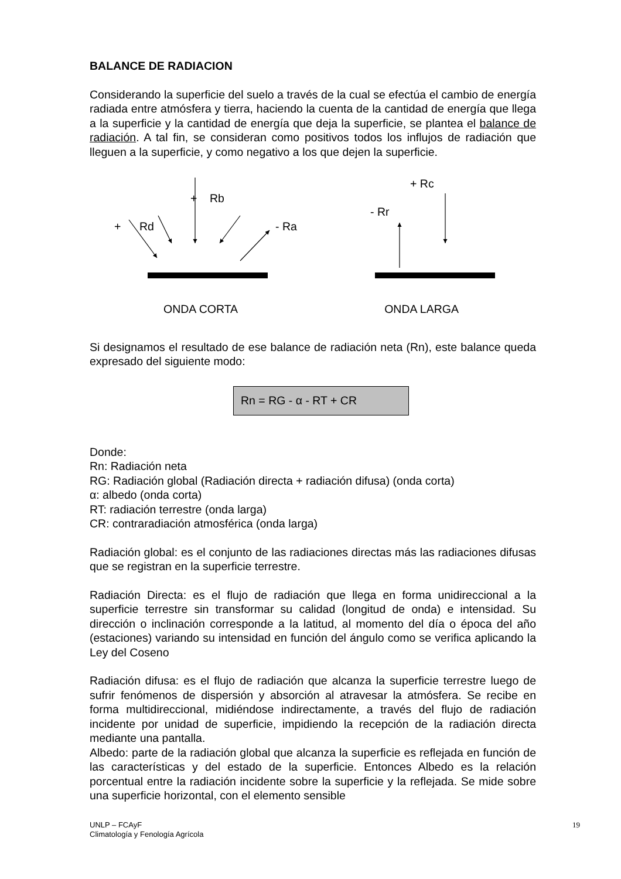BALANCE DE RADIACION
Considerando la superficie del suelo a través de la cual se efectúa el cambio de energía radiada entre atmósfera y tierra, haciendo la cuenta de la cantidad de energía que llega a la superficie y la cantidad de energía que deja la superficie, se plantea el balance de radiación. A tal fin, se consideran como positivos todos los influjos de radiación que lleguen a la superficie, y como negativo a los que dejen la superficie.
+
Rb
+
Rd
- Ra
+ Rc
- Rr
ONDA CORTA ONDA LARGA
Si designamos el resultado de ese balance de radiación neta (Rn), este balance queda expresado del siguiente modo:
Rn = RG - α - RT + CR
Donde:
Rn: Radiación neta
RG: Radiación global (Radiación directa + radiación difusa) (onda corta)
α: albedo (onda corta)
RT: radiación terrestre (onda larga)
CR: contraradiación atmosférica (onda larga)
Radiación global: es el conjunto de las radiaciones directas más las radiaciones difusas que se registran en la superficie terrestre.
Radiación Directa: es el flujo de radiación que llega en forma unidireccional a la superficie terrestre sin transformar su calidad (longitud de onda) e intensidad. Su dirección o inclinación corresponde a la latitud, al momento del día o época del año (estaciones) variando su intensidad en función del ángulo como se verifica aplicando la Ley del Coseno
Radiación difusa: es el flujo de radiación que alcanza la superficie terrestre luego de sufrir fenómenos de dispersión y absorción al atravesar la atmósfera. Se recibe en forma multidireccional, midiéndose indirectamente, a través del flujo de radiación incidente por unidad de superficie, impidiendo la recepción de la radiación directa mediante una pantalla.
Albedo: parte de la radiación global que alcanza la superficie es reflejada en función de las características y del estado de la superficie. Entonces Albedo es la relación porcentual entre la radiación incidente sobre la superficie y la reflejada. Se mide sobre una superficie horizontal, con el elemento sensible
UNLP – FCAyF
Climatología y Fenología Agrícola
19